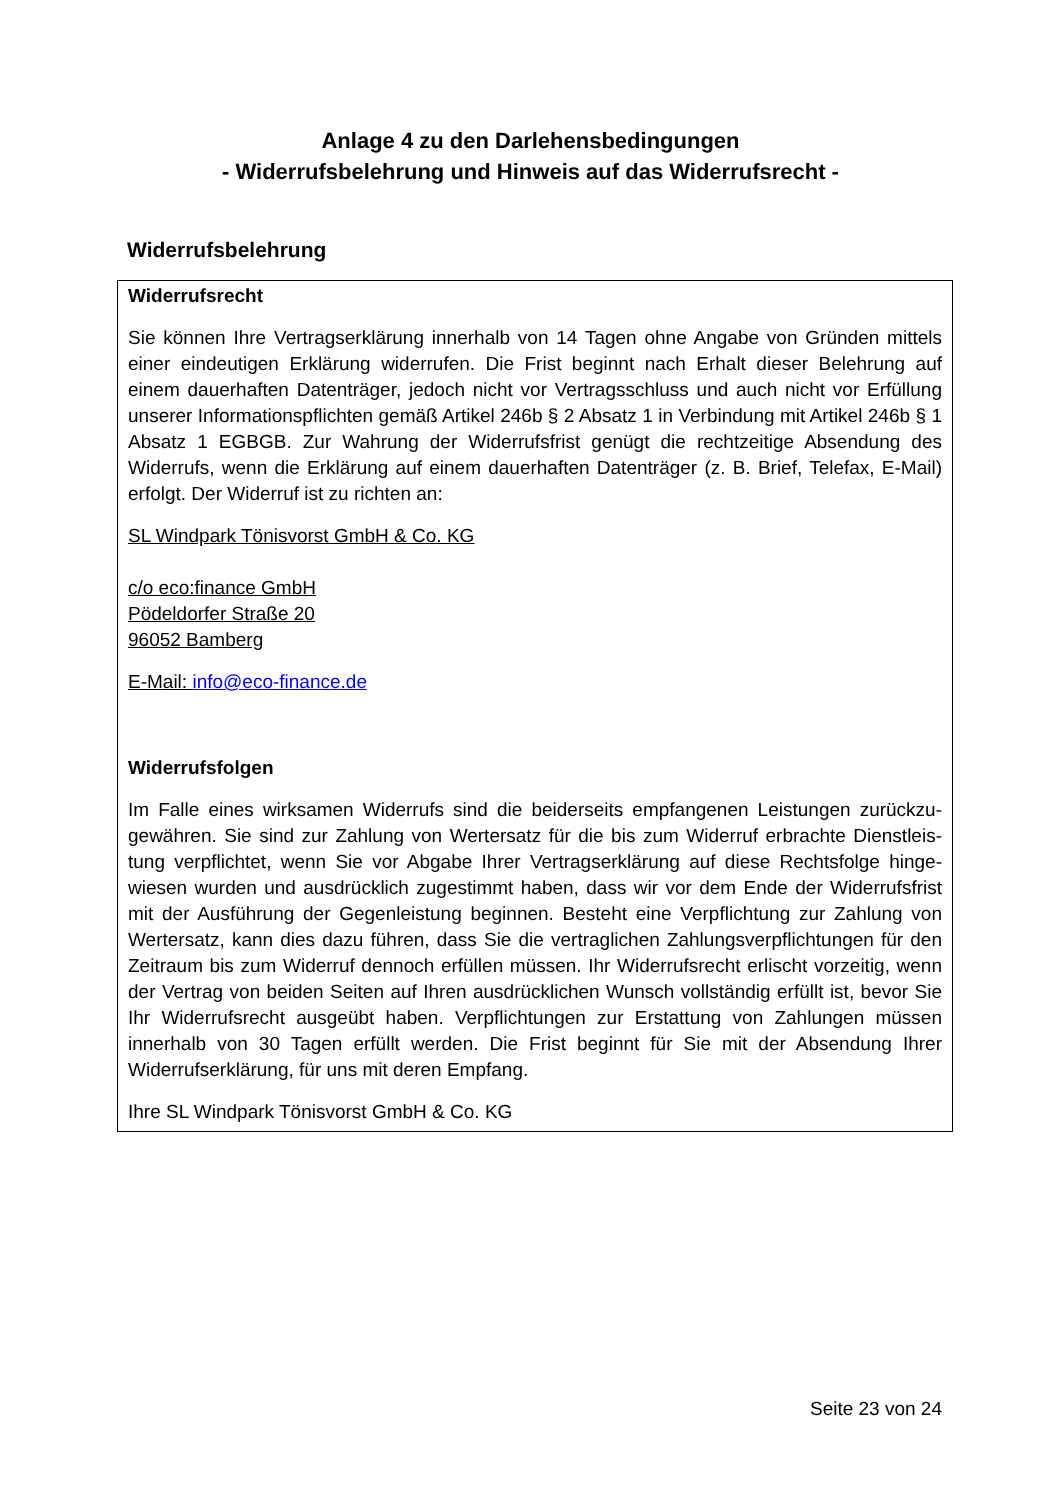Anlage 4 zu den Darlehensbedingungen
- Widerrufsbelehrung und Hinweis auf das Widerrufsrecht -
Widerrufsbelehrung
Widerrufsrecht
Sie können Ihre Vertragserklärung innerhalb von 14 Tagen ohne Angabe von Gründen mittels einer eindeutigen Erklärung widerrufen. Die Frist beginnt nach Erhalt dieser Belehrung auf einem dauerhaften Datenträger, jedoch nicht vor Vertragsschluss und auch nicht vor Erfüllung unserer Informationspflichten gemäß Artikel 246b § 2 Absatz 1 in Verbindung mit Artikel 246b § 1 Absatz 1 EGBGB. Zur Wahrung der Widerrufsfrist genügt die rechtzeitige Absendung des Widerrufs, wenn die Erklärung auf einem dauerhaften Datenträger (z. B. Brief, Telefax, E-Mail) erfolgt. Der Widerruf ist zu richten an:
SL Windpark Tönisvorst GmbH & Co. KG
c/o eco:finance GmbH
Pödeldorfer Straße 20
96052 Bamberg
E-Mail: info@eco-finance.de
Widerrufsfolgen
Im Falle eines wirksamen Widerrufs sind die beiderseits empfangenen Leistungen zurückzu­gewähren. Sie sind zur Zahlung von Wertersatz für die bis zum Widerruf erbrachte Dienstleis­tung verpflichtet, wenn Sie vor Abgabe Ihrer Vertragserklärung auf diese Rechtsfolge hinge­wiesen wurden und ausdrücklich zugestimmt haben, dass wir vor dem Ende der Widerrufsfrist mit der Ausführung der Gegenleistung beginnen. Besteht eine Verpflichtung zur Zahlung von Wertersatz, kann dies dazu führen, dass Sie die vertraglichen Zahlungsverpflichtungen für den Zeitraum bis zum Widerruf dennoch erfüllen müssen. Ihr Widerrufsrecht erlischt vorzeitig, wenn der Vertrag von beiden Seiten auf Ihren ausdrücklichen Wunsch vollständig erfüllt ist, bevor Sie Ihr Widerrufsrecht ausgeübt haben. Verpflichtungen zur Erstattung von Zahlungen müssen innerhalb von 30 Tagen erfüllt werden. Die Frist beginnt für Sie mit der Absendung Ihrer Widerrufserklärung, für uns mit deren Empfang.
Ihre SL Windpark Tönisvorst GmbH & Co. KG
Seite 23 von 24